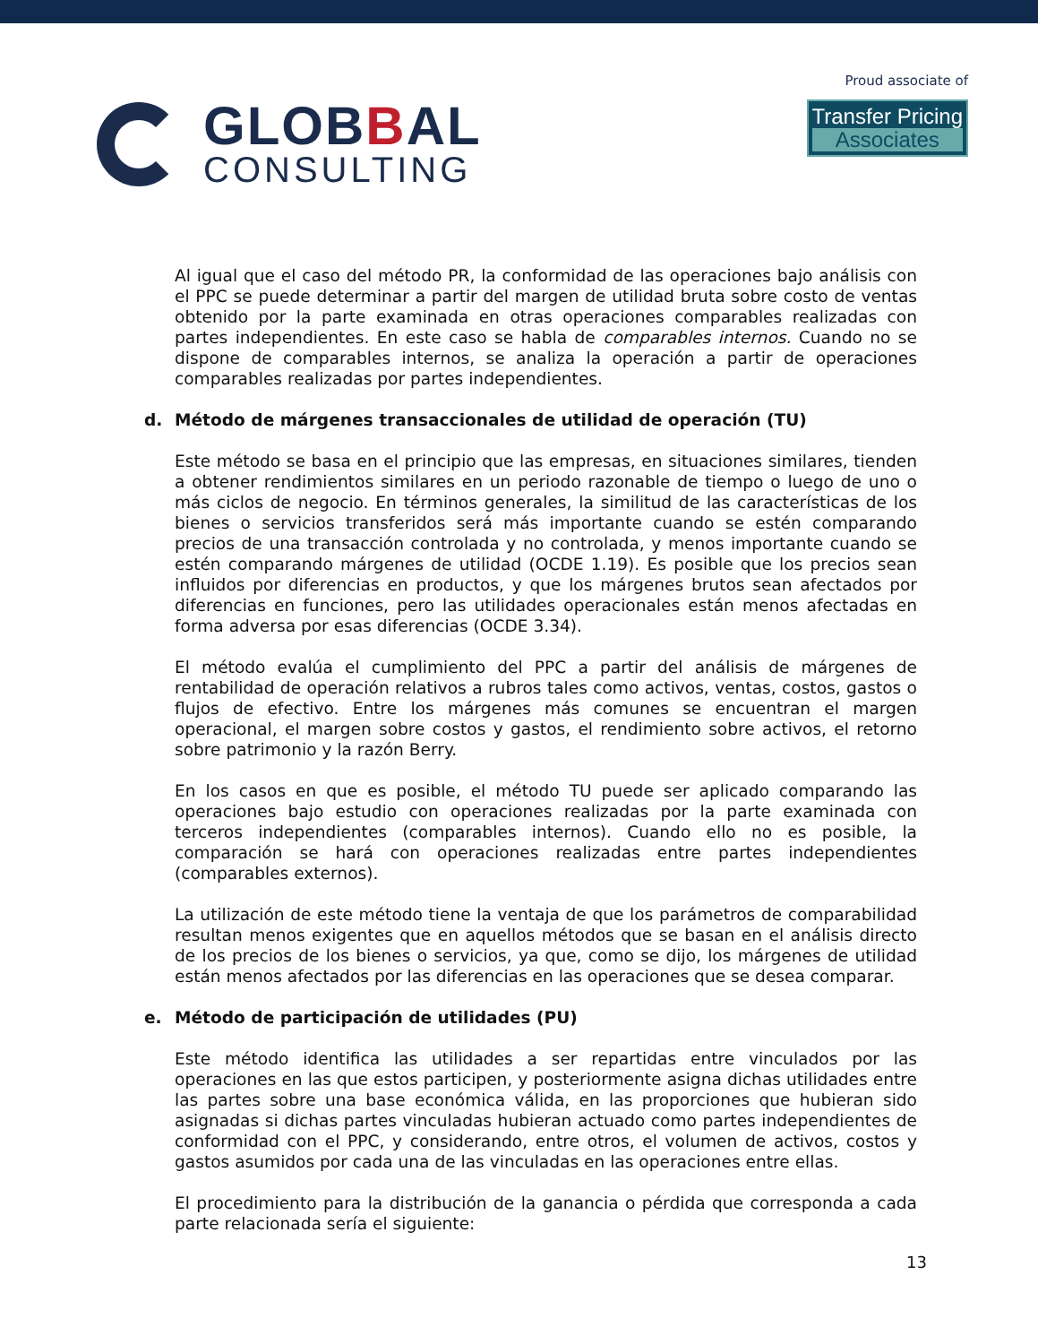GLOBBAL
CONSULTING
Proud associate of
Transfer Pricing
Associates
Al igual que el caso del método PR, la conformidad de las operaciones bajo análisis con el PPC se puede determinar a partir del margen de utilidad bruta sobre costo de ventas obtenido por la parte examinada en otras operaciones comparables realizadas con partes independientes. En este caso se habla de comparables internos. Cuando no se dispone de comparables internos, se analiza la operación a partir de operaciones comparables realizadas por partes independientes.
d. Método de márgenes transaccionales de utilidad de operación (TU)
Este método se basa en el principio que las empresas, en situaciones similares, tienden a obtener rendimientos similares en un periodo razonable de tiempo o luego de uno o más ciclos de negocio. En términos generales, la similitud de las características de los bienes o servicios transferidos será más importante cuando se estén comparando precios de una transacción controlada y no controlada, y menos importante cuando se estén comparando márgenes de utilidad (OCDE 1.19). Es posible que los precios sean influidos por diferencias en productos, y que los márgenes brutos sean afectados por diferencias en funciones, pero las utilidades operacionales están menos afectadas en forma adversa por esas diferencias (OCDE 3.34).
El método evalúa el cumplimiento del PPC a partir del análisis de márgenes de rentabilidad de operación relativos a rubros tales como activos, ventas, costos, gastos o flujos de efectivo. Entre los márgenes más comunes se encuentran el margen operacional, el margen sobre costos y gastos, el rendimiento sobre activos, el retorno sobre patrimonio y la razón Berry.
En los casos en que es posible, el método TU puede ser aplicado comparando las operaciones bajo estudio con operaciones realizadas por la parte examinada con terceros independientes (comparables internos). Cuando ello no es posible, la comparación se hará con operaciones realizadas entre partes independientes (comparables externos).
La utilización de este método tiene la ventaja de que los parámetros de comparabilidad resultan menos exigentes que en aquellos métodos que se basan en el análisis directo de los precios de los bienes o servicios, ya que, como se dijo, los márgenes de utilidad están menos afectados por las diferencias en las operaciones que se desea comparar.
e. Método de participación de utilidades (PU)
Este método identifica las utilidades a ser repartidas entre vinculados por las operaciones en las que estos participen, y posteriormente asigna dichas utilidades entre las partes sobre una base económica válida, en las proporciones que hubieran sido asignadas si dichas partes vinculadas hubieran actuado como partes independientes de conformidad con el PPC, y considerando, entre otros, el volumen de activos, costos y gastos asumidos por cada una de las vinculadas en las operaciones entre ellas.
El procedimiento para la distribución de la ganancia o pérdida que corresponda a cada parte relacionada sería el siguiente:
13